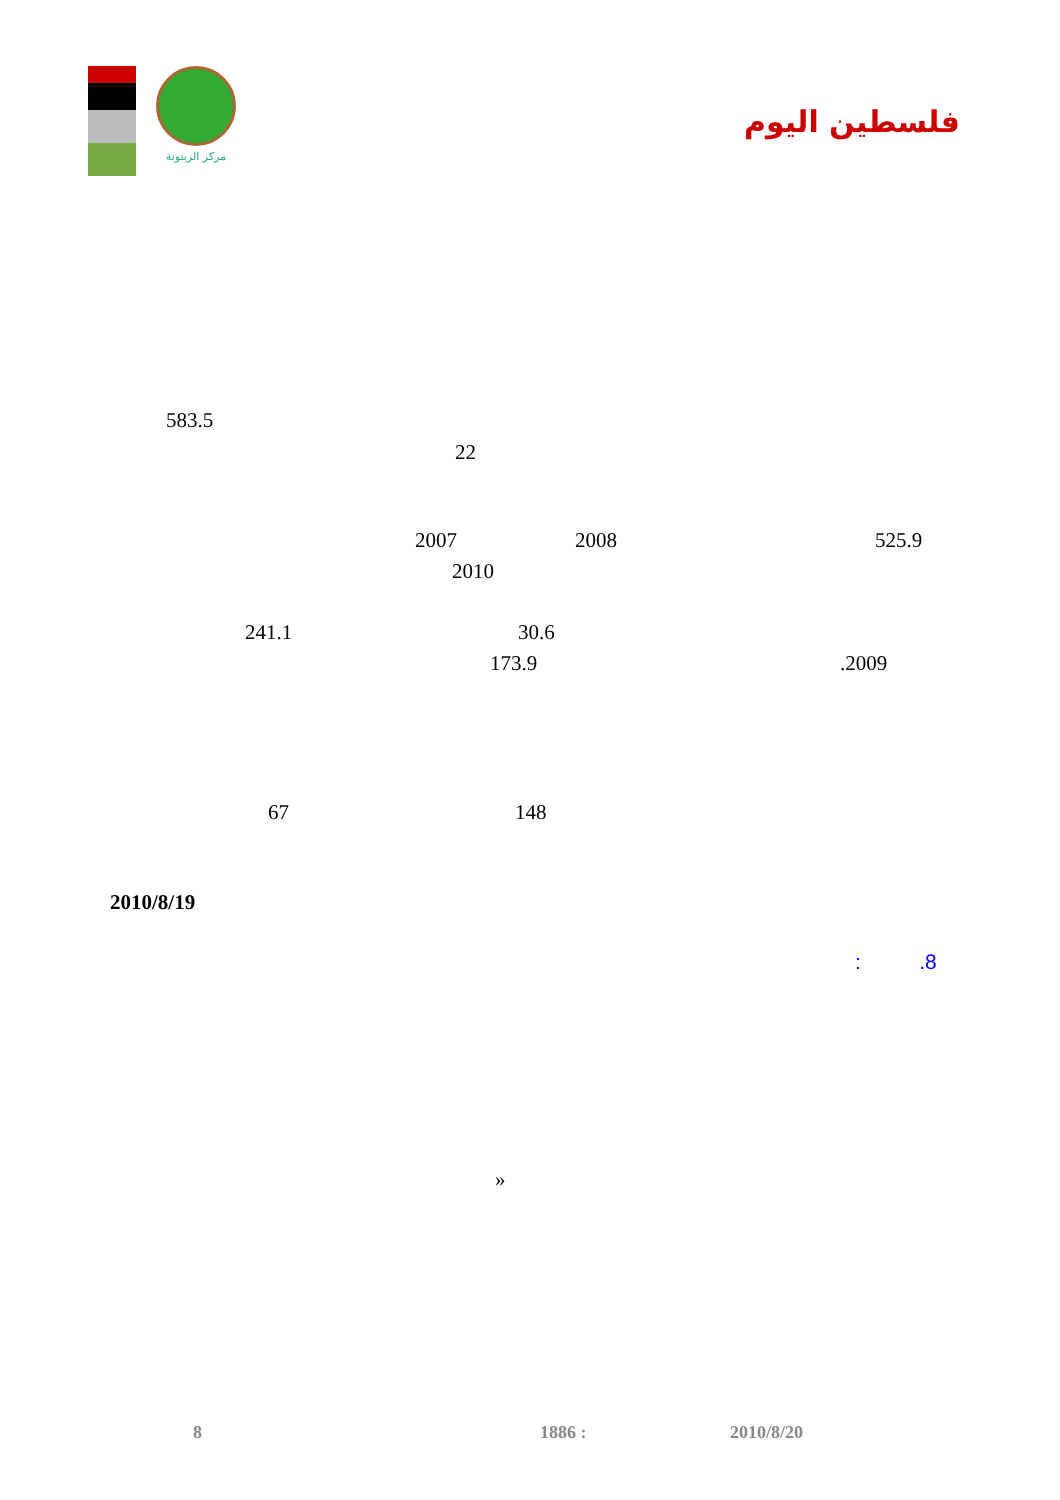مركز الزيتونة
فلسطين اليوم
583.5
22
2007 2008 525.9
2010
241.1 30.6
173.9 .2009
67 148
2010/8/19
: .8
»
8 1886 : 2010/8/20